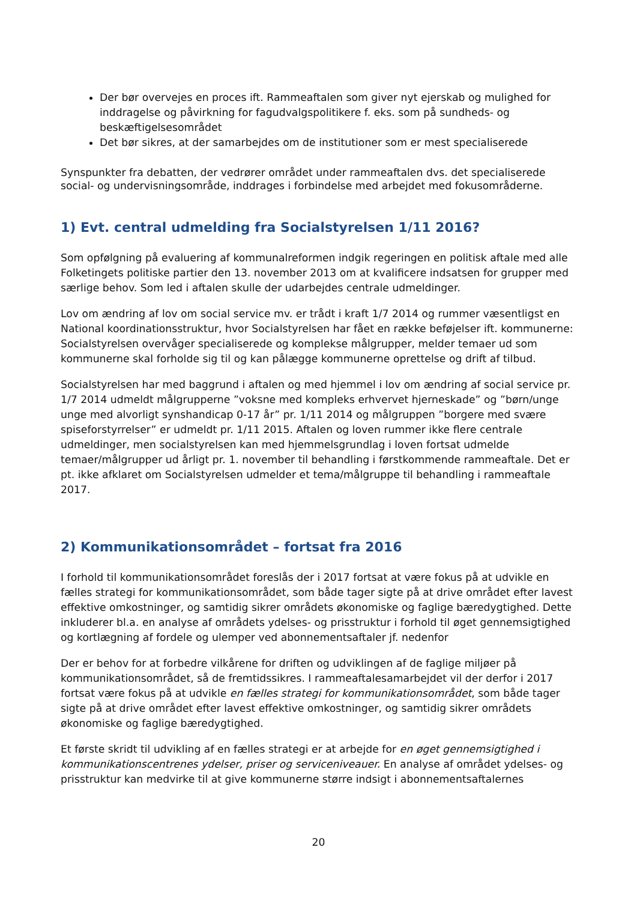Der bør overvejes en proces ift. Rammeaftalen som giver nyt ejerskab og mulighed for inddragelse og påvirkning for fagudvalgspolitikere f. eks. som på sundheds- og beskæftigelsesområdet
Det bør sikres, at der samarbejdes om de institutioner som er mest specialiserede
Synspunkter fra debatten, der vedrører området under rammeaftalen dvs. det specialiserede social- og undervisningsområde, inddrages i forbindelse med arbejdet med fokusområderne.
1) Evt. central udmelding fra Socialstyrelsen 1/11 2016?
Som opfølgning på evaluering af kommunalreformen indgik regeringen en politisk aftale med alle Folketingets politiske partier den 13. november 2013 om at kvalificere indsatsen for grupper med særlige behov. Som led i aftalen skulle der udarbejdes centrale udmeldinger.
Lov om ændring af lov om social service mv. er trådt i kraft 1/7 2014 og rummer væsentligst en National koordinationsstruktur, hvor Socialstyrelsen har fået en række beføjelser ift. kommunerne: Socialstyrelsen overvåger specialiserede og komplekse målgrupper, melder temaer ud som kommunerne skal forholde sig til og kan pålægge kommunerne oprettelse og drift af tilbud.
Socialstyrelsen har med baggrund i aftalen og med hjemmel i lov om ændring af social service pr. 1/7 2014 udmeldt målgrupperne ”voksne med kompleks erhvervet hjerneskade” og ”børn/unge unge med alvorligt synshandicap 0-17 år” pr. 1/11 2014 og målgruppen ”borgere med svære spiseforstyrrelser” er udmeldt pr. 1/11 2015. Aftalen og loven rummer ikke flere centrale udmeldinger, men socialstyrelsen kan med hjemmelsgrundlag i loven fortsat udmelde temaer/målgrupper ud årligt pr. 1. november til behandling i førstkommende rammeaftale. Det er pt. ikke afklaret om Socialstyrelsen udmelder et tema/målgruppe til behandling i rammeaftale 2017.
2) Kommunikationsområdet – fortsat fra 2016
I forhold til kommunikationsområdet foreslås der i 2017 fortsat at være fokus på at udvikle en fælles strategi for kommunikationsområdet, som både tager sigte på at drive området efter lavest effektive omkostninger, og samtidig sikrer områdets økonomiske og faglige bæredygtighed. Dette inkluderer bl.a. en analyse af områdets ydelses- og prisstruktur i forhold til øget gennemsigtighed og kortlægning af fordele og ulemper ved abonnementsaftaler jf. nedenfor
Der er behov for at forbedre vilkårene for driften og udviklingen af de faglige miljøer på kommunikationsområdet, så de fremtidssikres. I rammeaftalesamarbejdet vil der derfor i 2017 fortsat være fokus på at udvikle en fælles strategi for kommunikationsområdet, som både tager sigte på at drive området efter lavest effektive omkostninger, og samtidig sikrer områdets økonomiske og faglige bæredygtighed.
Et første skridt til udvikling af en fælles strategi er at arbejde for en øget gennemsigtighed i kommunikationscentrenes ydelser, priser og serviceniveauer. En analyse af området ydelses- og prisstruktur kan medvirke til at give kommunerne større indsigt i abonnementsaftalernes
20